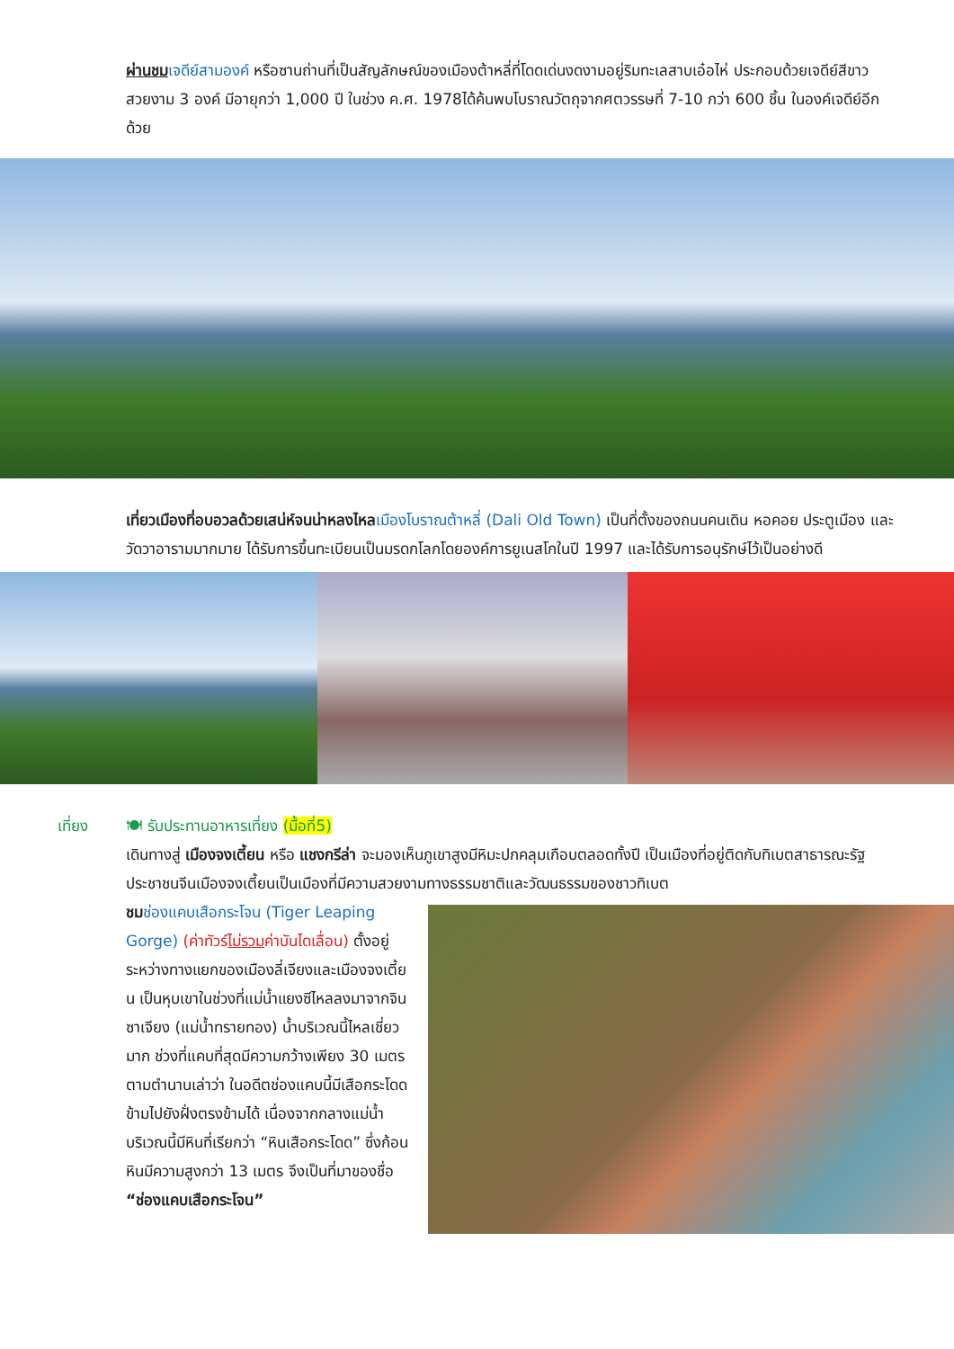ผ่านชม เจดีย์สามองค์ หรือซานถ่านที่เป็นสัญลักษณ์ของเมืองต้าหลี่ที่โดดเด่นงดงามอยู่ริมทะเลสาบเอ๋อไห่ ประกอบด้วยเจดีย์สีขาวสวยงาม 3 องค์ มีอายุกว่า 1,000 ปี ในช่วง ค.ศ. 1978ได้ค้นพบโบราณวัตถุจากศตวรรษที่ 7-10 กว่า 600 ชิ้น ในองค์เจดีย์อีกด้วย
เที่ยวเมืองที่อบอวลด้วยเสน่ห์จนน่าหลงไหล เมืองโบราณต้าหลี่ (Dali Old Town) เป็นที่ตั้งของถนนคนเดิน หอคอย ประตูเมือง และวัดวาอารามมากมาย ได้รับการขึ้นทะเบียนเป็นมรดกโลกโดยองค์การยูเนสโกในปี 1997 และได้รับการอนุรักษ์ไว้เป็นอย่างดี
เที่ยง 🍽 รับประทานอาหารเที่ยง (มื้อที่5)
เดินทางสู่ เมืองจงเตี้ยน หรือ แชงกรีล่า จะมองเห็นภูเขาสูงมีหิมะปกคลุมเกือบตลอดทั้งปี เป็นเมืองที่อยู่ติดกับทิเบตสาธารณะรัฐประชาชนจีนเมืองจงเตี้ยนเป็นเมืองที่มีความสวยงามทางธรรมชาติและวัฒนธรรมของชาวทิเบต
ชม ช่องแคบเสือกระโจน (Tiger Leaping Gorge) (ค่าทัวร์ไม่รวมค่าบันไดเลื่อน) ตั้งอยู่ระหว่างทางแยกของเมืองลี่เจียงและเมืองจงเตี้ยน เป็นหุบเขาในช่วงที่แม่น้ำแยงซีไหลลงมาจากจินซาเจียง (แม่น้ำทรายทอง) น้ำบริเวณนี้ไหลเชี่ยวมาก ช่วงที่แคบที่สุดมีความกว้างเพียง 30 เมตร ตามตำนานเล่าว่า ในอดีตช่องแคบนี้มีเสือกระโดดข้ามไปยังฝั่งตรงข้ามได้ เนื่องจากกลางแม่น้ำบริเวณนี้มีหินที่เรียกว่า “หินเสือกระโดด” ซึ่งก้อนหินมีความสูงกว่า 13 เมตร จึงเป็นที่มาของชื่อ “ช่องแคบเสือกระโจน”